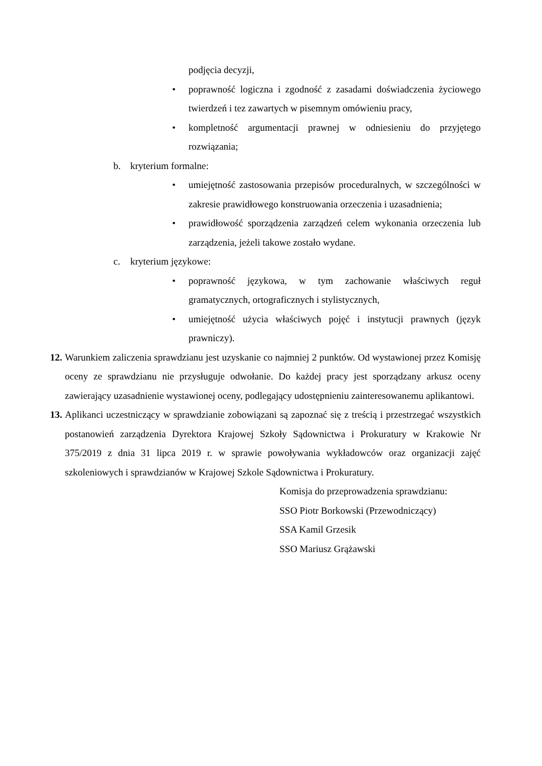podjęcia decyzji,
• poprawność logiczna i zgodność z zasadami doświadczenia życiowego twierdzeń i tez zawartych w pisemnym omówieniu pracy,
• kompletność argumentacji prawnej w odniesieniu do przyjętego rozwiązania;
b. kryterium formalne:
• umiejętność zastosowania przepisów proceduralnych, w szczególności w zakresie prawidłowego konstruowania orzeczenia i uzasadnienia;
• prawidłowość sporządzenia zarządzeń celem wykonania orzeczenia lub zarządzenia, jeżeli takowe zostało wydane.
c. kryterium językowe:
• poprawność językowa, w tym zachowanie właściwych reguł gramatycznych, ortograficznych i stylistycznych,
• umiejętność użycia właściwych pojęć i instytucji prawnych (język prawniczy).
12. Warunkiem zaliczenia sprawdzianu jest uzyskanie co najmniej 2 punktów. Od wystawionej przez Komisję oceny ze sprawdzianu nie przysługuje odwołanie. Do każdej pracy jest sporządzany arkusz oceny zawierający uzasadnienie wystawionej oceny, podlegający udostępnieniu zainteresowanemu aplikantowi.
13. Aplikanci uczestniczący w sprawdzianie zobowiązani są zapoznać się z treścią i przestrzegać wszystkich postanowień zarządzenia Dyrektora Krajowej Szkoły Sądownictwa i Prokuratury w Krakowie Nr 375/2019 z dnia 31 lipca 2019 r. w sprawie powoływania wykładowców oraz organizacji zajęć szkoleniowych i sprawdzianów w Krajowej Szkole Sądownictwa i Prokuratury.
Komisja do przeprowadzenia sprawdzianu:
SSO Piotr Borkowski (Przewodniczący)
SSA Kamil Grzesik
SSO Mariusz Grążawski